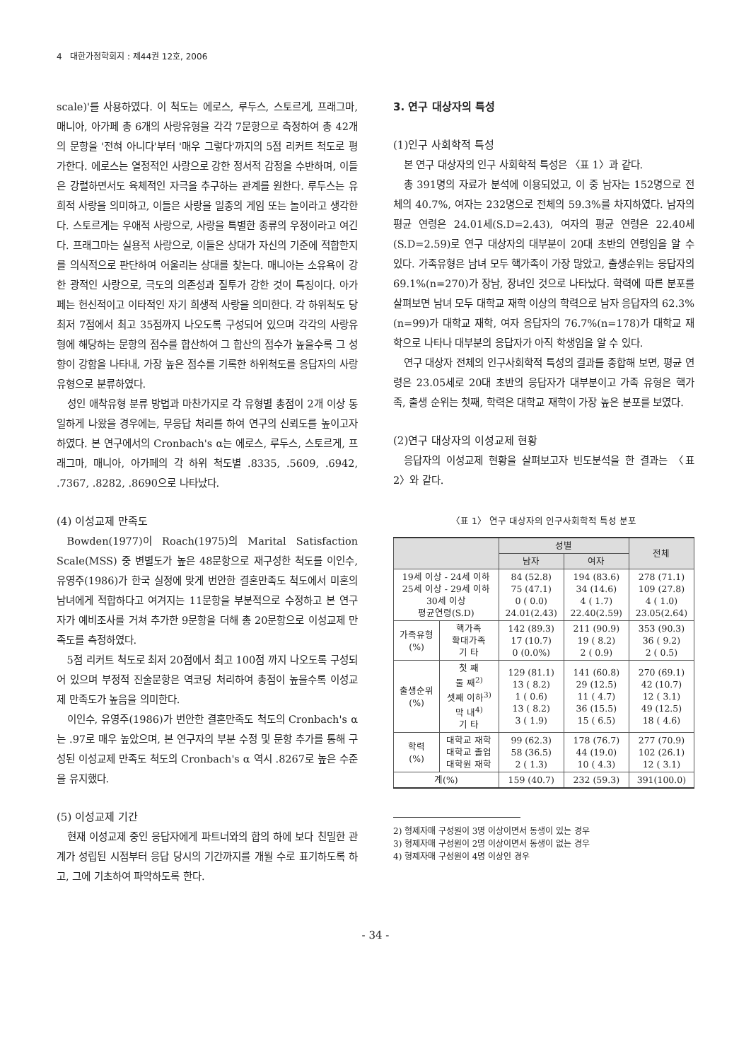4 대한가정학회지 : 제44권 12호, 2006
scale)'를 사용하였다. 이 척도는 에로스, 루두스, 스토르게, 프래그마, 매니아, 아가페 총 6개의 사랑유형을 각각 7문항으로 측정하여 총 42개의 문항을 '전혀 아니다'부터 '매우 그렇다'까지의 5점 리커트 척도로 평가한다. 에로스는 열정적인 사랑으로 강한 정서적 감정을 수반하며, 이들은 강렬하면서도 육체적인 자극을 추구하는 관계를 원한다. 루두스는 유희적 사랑을 의미하고, 이들은 사랑을 일종의 게임 또는 놀이라고 생각한다. 스토르게는 우애적 사랑으로, 사랑을 특별한 종류의 우정이라고 여긴다. 프래그마는 실용적 사랑으로, 이들은 상대가 자신의 기준에 적합한지를 의식적으로 판단하여 어울리는 상대를 찾는다. 매니아는 소유욕이 강한 광적인 사랑으로, 극도의 의존성과 질투가 강한 것이 특징이다. 아가페는 헌신적이고 이타적인 자기 희생적 사랑을 의미한다. 각 하위척도 당 최저 7점에서 최고 35점까지 나오도록 구성되어 있으며 각각의 사랑유형에 해당하는 문항의 점수를 합산하여 그 합산의 점수가 높을수록 그 성향이 강함을 나타내, 가장 높은 점수를 기록한 하위척도를 응답자의 사랑유형으로 분류하였다.
성인 애착유형 분류 방법과 마찬가지로 각 유형별 총점이 2개 이상 동일하게 나왔을 경우에는, 무응답 처리를 하여 연구의 신뢰도를 높이고자 하였다. 본 연구에서의 Cronbach's α는 에로스, 루두스, 스토르게, 프래그마, 매니아, 아가페의 각 하위 척도별 .8335, .5609, .6942, .7367, .8282, .8690으로 나타났다.
(4) 이성교제 만족도
Bowden(1977)이 Roach(1975)의 Marital Satisfaction Scale(MSS) 중 변별도가 높은 48문항으로 재구성한 척도를 이인수, 유영주(1986)가 한국 실정에 맞게 번안한 결혼만족도 척도에서 미혼의 남녀에게 적합하다고 여겨지는 11문항을 부분적으로 수정하고 본 연구자가 예비조사를 거쳐 추가한 9문항을 더해 총 20문항으로 이성교제 만족도를 측정하였다.
5점 리커트 척도로 최저 20점에서 최고 100점 까지 나오도록 구성되어 있으며 부정적 진술문항은 역코딩 처리하여 총점이 높을수록 이성교제 만족도가 높음을 의미한다.
이인수, 유영주(1986)가 번안한 결혼만족도 척도의 Cronbach's α는 .97로 매우 높았으며, 본 연구자의 부분 수정 및 문항 추가를 통해 구성된 이성교제 만족도 척도의 Cronbach's α 역시 .8267로 높은 수준을 유지했다.
(5) 이성교제 기간
현재 이성교제 중인 응답자에게 파트너와의 합의 하에 보다 친밀한 관계가 성립된 시점부터 응답 당시의 기간까지를 개월 수로 표기하도록 하고, 그에 기초하여 파악하도록 한다.
3. 연구 대상자의 특성
(1)인구 사회학적 특성
본 연구 대상자의 인구 사회학적 특성은 〈표 1〉과 같다.
총 391명의 자료가 분석에 이용되었고, 이 중 남자는 152명으로 전체의 40.7%, 여자는 232명으로 전체의 59.3%를 차지하였다. 남자의 평균 연령은 24.01세(S.D=2.43), 여자의 평균 연령은 22.40세(S.D=2.59)로 연구 대상자의 대부분이 20대 초반의 연령임을 알 수 있다. 가족유형은 남녀 모두 핵가족이 가장 많았고, 출생순위는 응답자의 69.1%(n=270)가 장남, 장녀인 것으로 나타났다. 학력에 따른 분포를 살펴보면 남녀 모두 대학교 재학 이상의 학력으로 남자 응답자의 62.3%(n=99)가 대학교 재학, 여자 응답자의 76.7%(n=178)가 대학교 재학으로 나타나 대부분의 응답자가 아직 학생임을 알 수 있다.
연구 대상자 전체의 인구사회학적 특성의 결과를 종합해 보면, 평균 연령은 23.05세로 20대 초반의 응답자가 대부분이고 가족 유형은 핵가족, 출생 순위는 첫째, 학력은 대학교 재학이 가장 높은 분포를 보였다.
(2)연구 대상자의 이성교제 현황
응답자의 이성교제 현황을 살펴보고자 빈도분석을 한 결과는 〈표 2〉와 같다.
〈표 1〉 연구 대상자의 인구사회학적 특성 분포
| | | 성별 | | 전체 |
| --- | --- | --- | --- | --- |
| | | 남자 | 여자 | |
| 19세 이상 - 24세 이하 25세 이상 - 29세 이하 30세 이상 평균연령(S.D) | | 84 (52.8) 75 (47.1) 0 ( 0.0) 24.01(2.43) | 194 (83.6) 34 (14.6) 4 ( 1.7) 22.40(2.59) | 278 (71.1) 109 (27.8) 4 ( 1.0) 23.05(2.64) |
| 가족유형 (%) | 핵가족 확대가족 기 타 | 142 (89.3) 17 (10.7) 0 (0.0%) | 211 (90.9) 19 ( 8.2) 2 ( 0.9) | 353 (90.3) 36 ( 9.2) 2 ( 0.5) |
| 출생순위 (%) | 첫 째 둘 째<sup>2)</sup> 셋째 이하<sup>3)</sup> 막 내<sup>4)</sup> 기 타 | 129 (81.1) 13 ( 8.2) 1 ( 0.6) 13 ( 8.2) 3 ( 1.9) | 141 (60.8) 29 (12.5) 11 ( 4.7) 36 (15.5) 15 ( 6.5) | 270 (69.1) 42 (10.7) 12 ( 3.1) 49 (12.5) 18 ( 4.6) |
| 학력 (%) | 대학교 재학 대학교 졸업 대학원 재학 | 99 (62.3) 58 (36.5) 2 ( 1.3) | 178 (76.7) 44 (19.0) 10 ( 4.3) | 277 (70.9) 102 (26.1) 12 ( 3.1) |
| 계(%) | | 159 (40.7) | 232 (59.3) | 391(100.0) |
2) 형제자매 구성원이 3명 이상이면서 동생이 있는 경우
3) 형제자매 구성원이 2명 이상이면서 동생이 없는 경우
4) 형제자매 구성원이 4명 이상인 경우
- 34 -